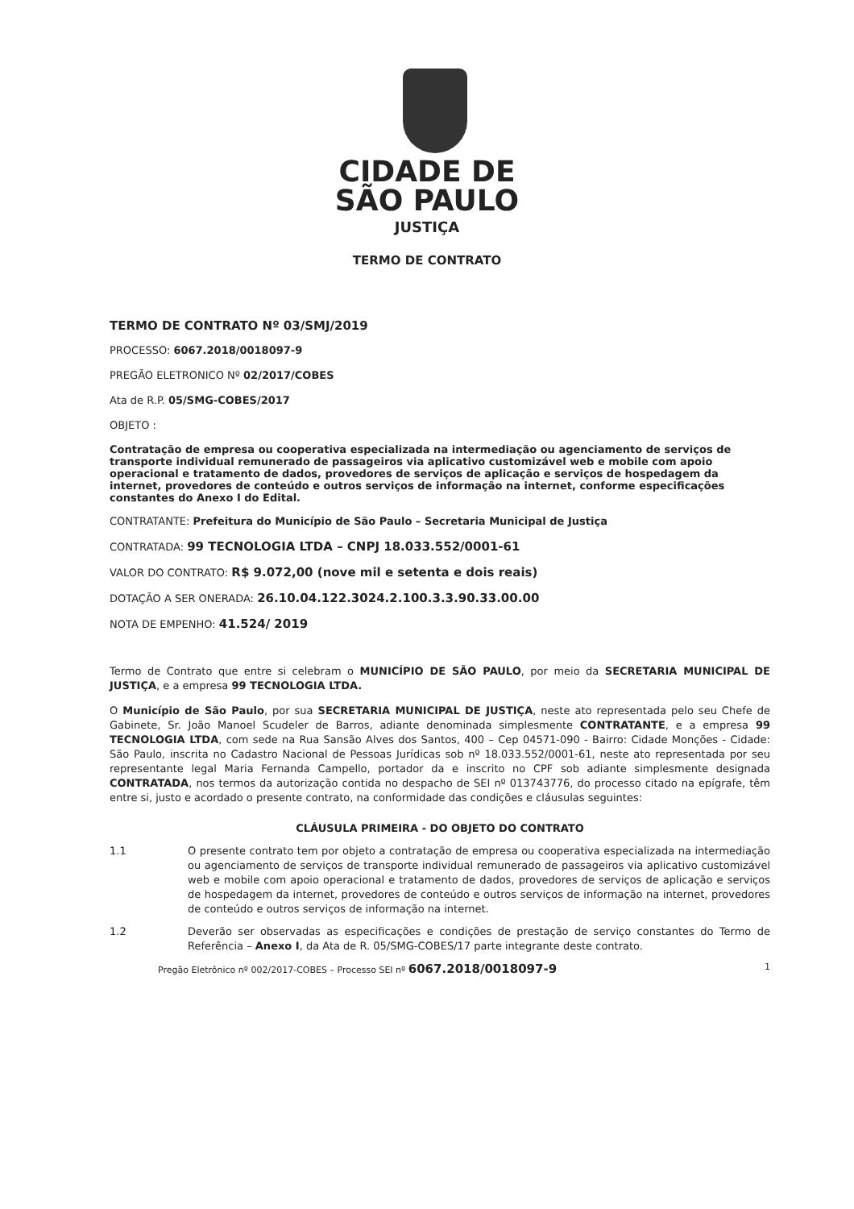CIDADE DE
SÃO PAULO
JUSTIÇA
TERMO DE CONTRATO
TERMO DE CONTRATO Nº 03/SMJ/2019
PROCESSO: 6067.2018/0018097-9
PREGÃO ELETRONICO Nº 02/2017/COBES
Ata de R.P. 05/SMG-COBES/2017
OBJETO :
Contratação de empresa ou cooperativa especializada na intermediação ou agenciamento de serviços de transporte individual remunerado de passageiros via aplicativo customizável web e mobile com apoio operacional e tratamento de dados, provedores de serviços de aplicação e serviços de hospedagem da internet, provedores de conteúdo e outros serviços de informação na internet, conforme especificações constantes do Anexo I do Edital.
CONTRATANTE: Prefeitura do Município de São Paulo – Secretaria Municipal de Justiça
CONTRATADA: 99 TECNOLOGIA LTDA – CNPJ 18.033.552/0001-61
VALOR DO CONTRATO: R$ 9.072,00 (nove mil e setenta e dois reais)
DOTAÇÃO A SER ONERADA: 26.10.04.122.3024.2.100.3.3.90.33.00.00
NOTA DE EMPENHO: 41.524/ 2019
Termo de Contrato que entre si celebram o MUNICÍPIO DE SÃO PAULO, por meio da SECRETARIA MUNICIPAL DE JUSTIÇA, e a empresa 99 TECNOLOGIA LTDA.
O Município de São Paulo, por sua SECRETARIA MUNICIPAL DE JUSTIÇA, neste ato representada pelo seu Chefe de Gabinete, Sr. João Manoel Scudeler de Barros, adiante denominada simplesmente CONTRATANTE, e a empresa 99 TECNOLOGIA LTDA, com sede na Rua Sansão Alves dos Santos, 400 – Cep 04571-090 - Bairro: Cidade Monções - Cidade: São Paulo, inscrita no Cadastro Nacional de Pessoas Jurídicas sob nº 18.033.552/0001-61, neste ato representada por seu representante legal Maria Fernanda Campello, portador da e inscrito no CPF sob adiante simplesmente designada CONTRATADA, nos termos da autorização contida no despacho de SEI nº 013743776, do processo citado na epígrafe, têm entre si, justo e acordado o presente contrato, na conformidade das condições e cláusulas seguintes:
CLÁUSULA PRIMEIRA - DO OBJETO DO CONTRATO
1.1 O presente contrato tem por objeto a contratação de empresa ou cooperativa especializada na intermediação ou agenciamento de serviços de transporte individual remunerado de passageiros via aplicativo customizável web e mobile com apoio operacional e tratamento de dados, provedores de serviços de aplicação e serviços de hospedagem da internet, provedores de conteúdo e outros serviços de informação na internet, provedores de conteúdo e outros serviços de informação na internet.
1.2 Deverão ser observadas as especificações e condições de prestação de serviço constantes do Termo de Referência – Anexo I, da Ata de R. 05/SMG-COBES/17 parte integrante deste contrato.
Pregão Eletrônico nº 002/2017-COBES – Processo SEI nº 6067.2018/0018097-9 1